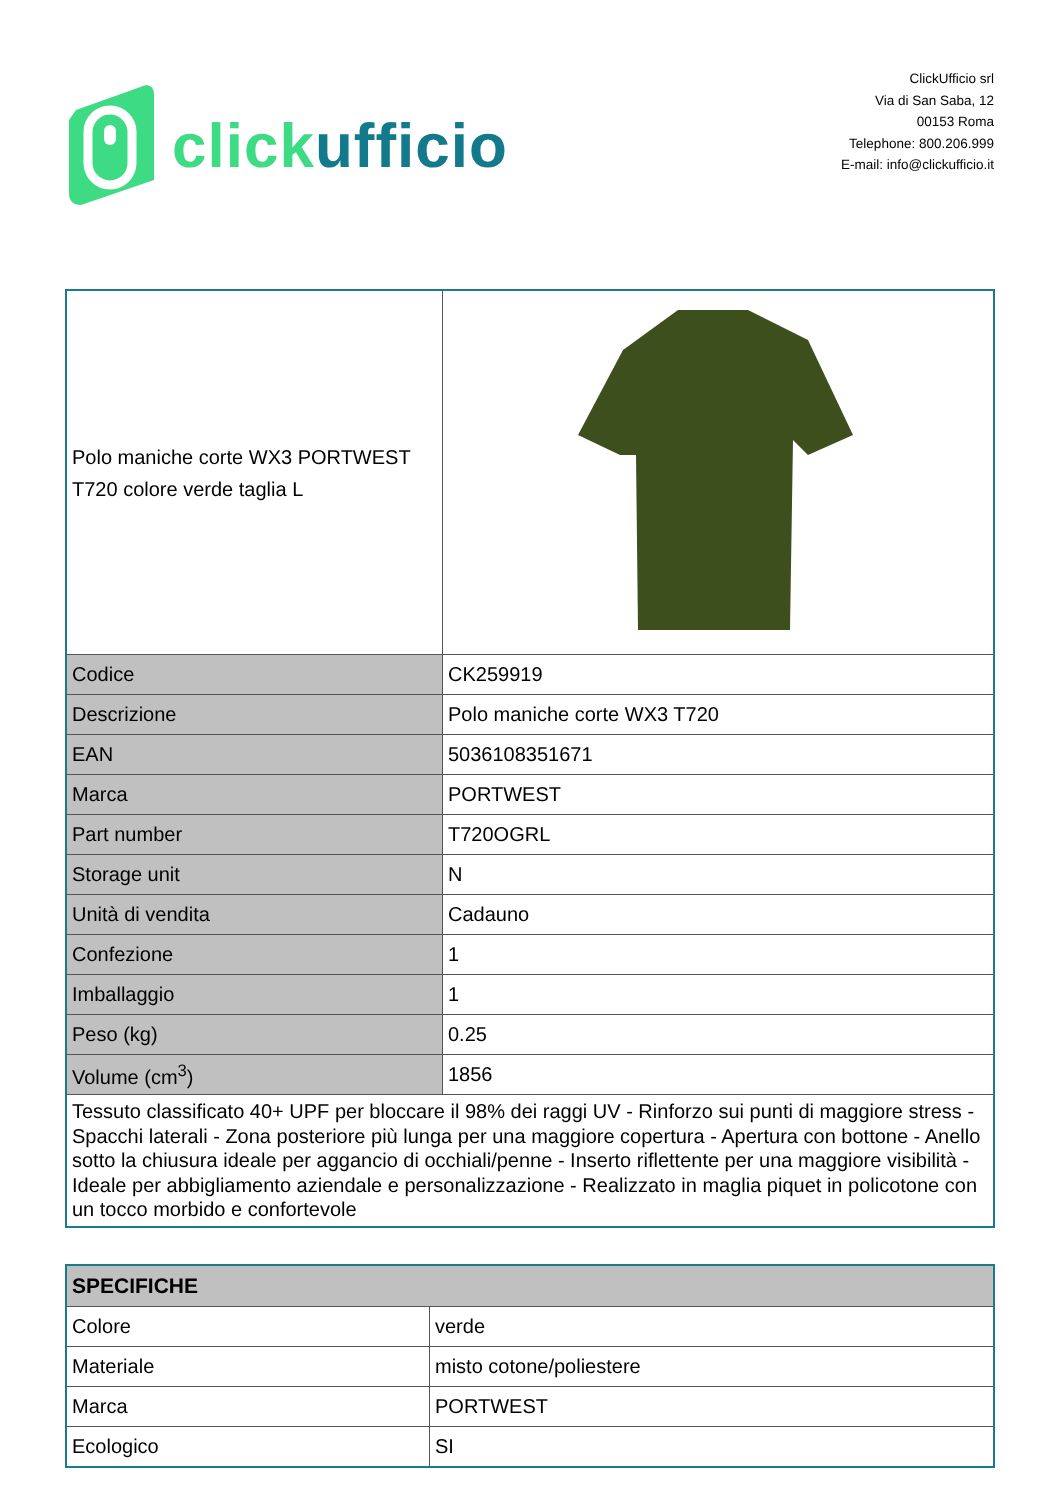click ufficio
ClickUfficio srl
Via di San Saba, 12
00153 Roma
Telephone: 800.206.999
E-mail: info@clickufficio.it
| Polo maniche corte WX3 PORTWEST T720 colore verde taglia L | |
| Codice | CK259919 |
| Descrizione | Polo maniche corte WX3 T720 |
| EAN | 5036108351671 |
| Marca | PORTWEST |
| Part number | T720OGRL |
| Storage unit | N |
| Unità di vendita | Cadauno |
| Confezione | 1 |
| Imballaggio | 1 |
| Peso (kg) | 0.25 |
| Volume (cm<sup>3</sup>) | 1856 |
| Tessuto classificato 40+ UPF per bloccare il 98% dei raggi UV - Rinforzo sui punti di maggiore stress - Spacchi laterali - Zona posteriore più lunga per una maggiore copertura - Apertura con bottone - Anello sotto la chiusura ideale per aggancio di occhiali/penne - Inserto riflettente per una maggiore visibilità - Ideale per abbigliamento aziendale e personalizzazione - Realizzato in maglia piquet in policotone con un tocco morbido e confortevole | |
| SPECIFICHE | |
| --- | --- |
| Colore | verde |
| Materiale | misto cotone/poliestere |
| Marca | PORTWEST |
| Ecologico | SI |